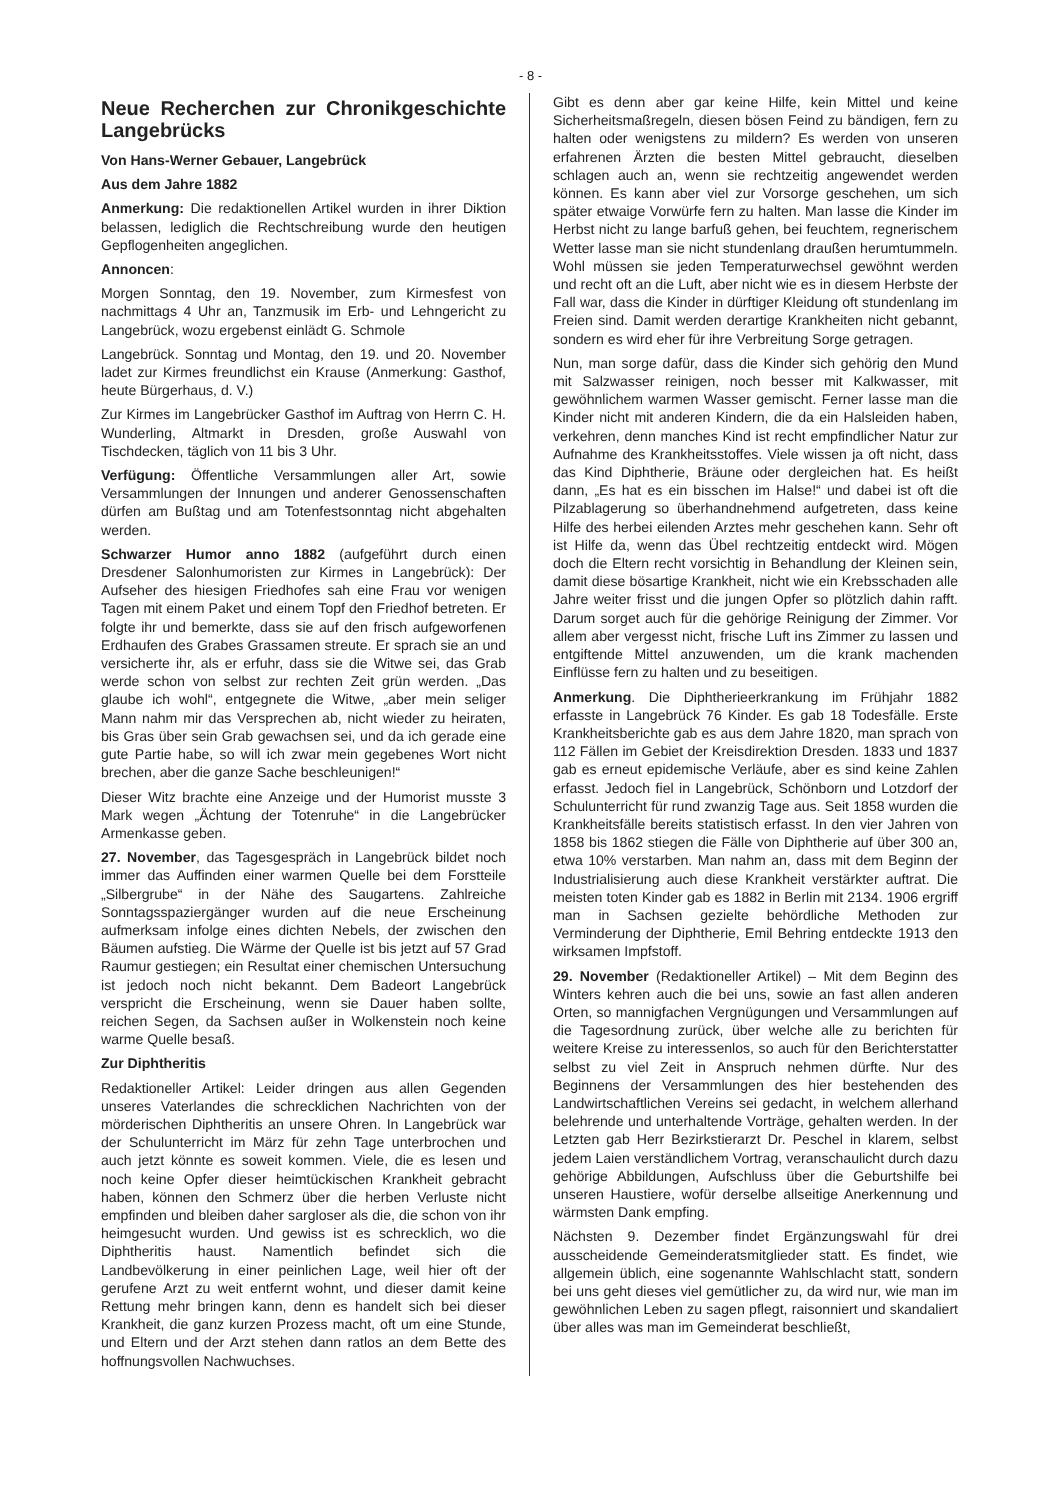- 8 -
Neue Recherchen zur Chronikgeschichte Langebrücks
Von Hans-Werner Gebauer, Langebrück
Aus dem Jahre 1882
Anmerkung: Die redaktionellen Artikel wurden in ihrer Diktion belassen, lediglich die Rechtschreibung wurde den heutigen Gepflogenheiten angeglichen.
Annoncen:
Morgen Sonntag, den 19. November, zum Kirmesfest von nachmittags 4 Uhr an, Tanzmusik im Erb- und Lehngericht zu Langebrück, wozu ergebenst einlädt G. Schmole
Langebrück. Sonntag und Montag, den 19. und 20. November ladet zur Kirmes freundlichst ein Krause (Anmerkung: Gasthof, heute Bürgerhaus, d. V.)
Zur Kirmes im Langebrücker Gasthof im Auftrag von Herrn C. H. Wunderling, Altmarkt in Dresden, große Auswahl von Tischdecken, täglich von 11 bis 3 Uhr.
Verfügung: Öffentliche Versammlungen aller Art, sowie Versammlungen der Innungen und anderer Genossenschaften dürfen am Bußtag und am Totenfestsonntag nicht abgehalten werden.
Schwarzer Humor anno 1882 (aufgeführt durch einen Dresdener Salonhumoristen zur Kirmes in Langebrück): Der Aufseher des hiesigen Friedhofes sah eine Frau vor wenigen Tagen mit einem Paket und einem Topf den Friedhof betreten. Er folgte ihr und bemerkte, dass sie auf den frisch aufgeworfenen Erdhaufen des Grabes Grassamen streute. Er sprach sie an und versicherte ihr, als er erfuhr, dass sie die Witwe sei, das Grab werde schon von selbst zur rechten Zeit grün werden. „Das glaube ich wohl“, entgegnete die Witwe, „aber mein seliger Mann nahm mir das Versprechen ab, nicht wieder zu heiraten, bis Gras über sein Grab gewachsen sei, und da ich gerade eine gute Partie habe, so will ich zwar mein gegebenes Wort nicht brechen, aber die ganze Sache beschleunigen!“
Dieser Witz brachte eine Anzeige und der Humorist musste 3 Mark wegen „Ächtung der Totenruhe“ in die Langebrücker Armenkasse geben.
27. November, das Tagesgespräch in Langebrück bildet noch immer das Auffinden einer warmen Quelle bei dem Forstteile „Silbergrube“ in der Nähe des Saugartens. Zahlreiche Sonntagsspaziergänger wurden auf die neue Erscheinung aufmerksam infolge eines dichten Nebels, der zwischen den Bäumen aufstieg. Die Wärme der Quelle ist bis jetzt auf 57 Grad Raumur gestiegen; ein Resultat einer chemischen Untersuchung ist jedoch noch nicht bekannt. Dem Badeort Langebrück verspricht die Erscheinung, wenn sie Dauer haben sollte, reichen Segen, da Sachsen außer in Wolkenstein noch keine warme Quelle besaß.
Zur Diphtheritis
Redaktioneller Artikel: Leider dringen aus allen Gegenden unseres Vaterlandes die schrecklichen Nachrichten von der mörderischen Diphtheritis an unsere Ohren. In Langebrück war der Schulunterricht im März für zehn Tage unterbrochen und auch jetzt könnte es soweit kommen. Viele, die es lesen und noch keine Opfer dieser heimtückischen Krankheit gebracht haben, können den Schmerz über die herben Verluste nicht empfinden und bleiben daher sargloser als die, die schon von ihr heimgesucht wurden. Und gewiss ist es schrecklich, wo die Diphtheritis haust. Namentlich befindet sich die Landbevölkerung in einer peinlichen Lage, weil hier oft der gerufene Arzt zu weit entfernt wohnt, und dieser damit keine Rettung mehr bringen kann, denn es handelt sich bei dieser Krankheit, die ganz kurzen Prozess macht, oft um eine Stunde, und Eltern und der Arzt stehen dann ratlos an dem Bette des hoffnungsvollen Nachwuchses.
Gibt es denn aber gar keine Hilfe, kein Mittel und keine Sicherheitsmaßregeln, diesen bösen Feind zu bändigen, fern zu halten oder wenigstens zu mildern? Es werden von unseren erfahrenen Ärzten die besten Mittel gebraucht, dieselben schlagen auch an, wenn sie rechtzeitig angewendet werden können. Es kann aber viel zur Vorsorge geschehen, um sich später etwaige Vorwürfe fern zu halten. Man lasse die Kinder im Herbst nicht zu lange barfuß gehen, bei feuchtem, regnerischem Wetter lasse man sie nicht stundenlang draußen herumtummeln. Wohl müssen sie jeden Temperaturwechsel gewöhnt werden und recht oft an die Luft, aber nicht wie es in diesem Herbste der Fall war, dass die Kinder in dürftiger Kleidung oft stundenlang im Freien sind. Damit werden derartige Krankheiten nicht gebannt, sondern es wird eher für ihre Verbreitung Sorge getragen.
Nun, man sorge dafür, dass die Kinder sich gehörig den Mund mit Salzwasser reinigen, noch besser mit Kalkwasser, mit gewöhnlichem warmen Wasser gemischt. Ferner lasse man die Kinder nicht mit anderen Kindern, die da ein Halsleiden haben, verkehren, denn manches Kind ist recht empfindlicher Natur zur Aufnahme des Krankheitsstoffes. Viele wissen ja oft nicht, dass das Kind Diphtherie, Bräune oder dergleichen hat. Es heißt dann, „Es hat es ein bisschen im Halse!“ und dabei ist oft die Pilzablagerung so überhandnehmend aufgetreten, dass keine Hilfe des herbei eilenden Arztes mehr geschehen kann. Sehr oft ist Hilfe da, wenn das Übel rechtzeitig entdeckt wird. Mögen doch die Eltern recht vorsichtig in Behandlung der Kleinen sein, damit diese bösartige Krankheit, nicht wie ein Krebsschaden alle Jahre weiter frisst und die jungen Opfer so plötzlich dahin rafft. Darum sorget auch für die gehörige Reinigung der Zimmer. Vor allem aber vergesst nicht, frische Luft ins Zimmer zu lassen und entgiftende Mittel anzuwenden, um die krank machenden Einflüsse fern zu halten und zu beseitigen.
Anmerkung. Die Diphtherieerkrankung im Frühjahr 1882 erfasste in Langebrück 76 Kinder. Es gab 18 Todesfälle. Erste Krankheitsberichte gab es aus dem Jahre 1820, man sprach von 112 Fällen im Gebiet der Kreisdirektion Dresden. 1833 und 1837 gab es erneut epidemische Verläufe, aber es sind keine Zahlen erfasst. Jedoch fiel in Langebrück, Schönborn und Lotzdorf der Schulunterricht für rund zwanzig Tage aus. Seit 1858 wurden die Krankheitsfälle bereits statistisch erfasst. In den vier Jahren von 1858 bis 1862 stiegen die Fälle von Diphtherie auf über 300 an, etwa 10% verstarben. Man nahm an, dass mit dem Beginn der Industrialisierung auch diese Krankheit verstärkter auftrat. Die meisten toten Kinder gab es 1882 in Berlin mit 2134. 1906 ergriff man in Sachsen gezielte behördliche Methoden zur Verminderung der Diphtherie, Emil Behring entdeckte 1913 den wirksamen Impfstoff.
29. November (Redaktioneller Artikel) – Mit dem Beginn des Winters kehren auch die bei uns, sowie an fast allen anderen Orten, so mannigfachen Vergnügungen und Versammlungen auf die Tagesordnung zurück, über welche alle zu berichten für weitere Kreise zu interessenlos, so auch für den Berichterstatter selbst zu viel Zeit in Anspruch nehmen dürfte. Nur des Beginnens der Versammlungen des hier bestehenden des Landwirtschaftlichen Vereins sei gedacht, in welchem allerhand belehrende und unterhaltende Vorträge, gehalten werden. In der Letzten gab Herr Bezirkstierarzt Dr. Peschel in klarem, selbst jedem Laien verständlichem Vortrag, veranschaulicht durch dazu gehörige Abbildungen, Aufschluss über die Geburtshilfe bei unseren Haustiere, wofür derselbe allseitige Anerkennung und wärmsten Dank empfing.
Nächsten 9. Dezember findet Ergänzungswahl für drei ausscheidende Gemeinderatsmitglieder statt. Es findet, wie allgemein üblich, eine sogenannte Wahlschlacht statt, sondern bei uns geht dieses viel gemütlicher zu, da wird nur, wie man im gewöhnlichen Leben zu sagen pflegt, raisonniert und skandaliert über alles was man im Gemeinderat beschließt,